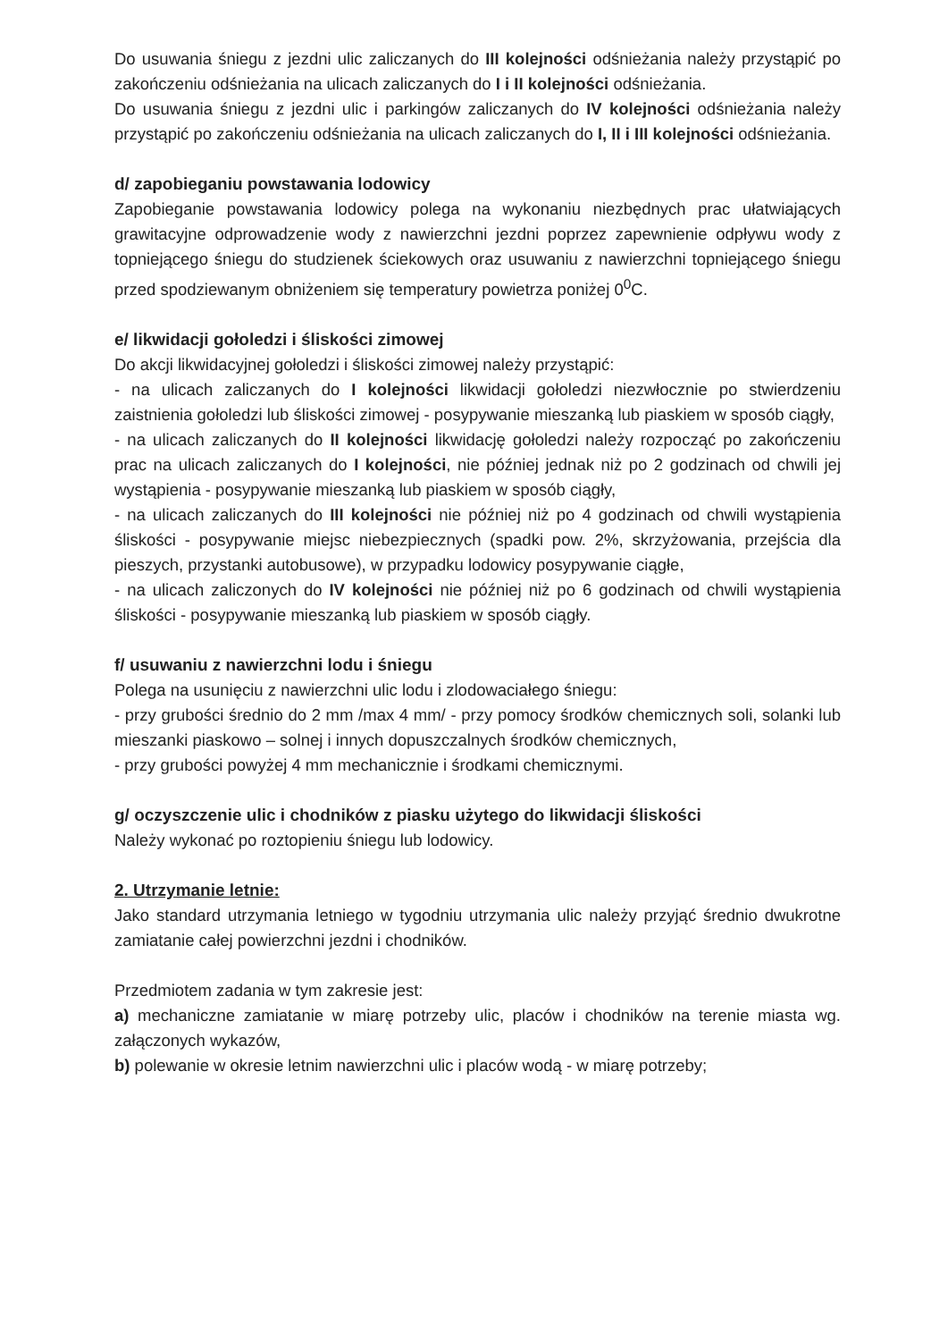Do usuwania śniegu z jezdni ulic zaliczanych do III kolejności odśnieżania należy przystąpić po zakończeniu odśnieżania na ulicach zaliczanych do I i II kolejności odśnieżania.
Do usuwania śniegu z jezdni ulic i parkingów zaliczanych do IV kolejności odśnieżania należy przystąpić po zakończeniu odśnieżania na ulicach zaliczanych do I, II i III kolejności odśnieżania.
d/ zapobieganiu powstawania lodowicy
Zapobieganie powstawania lodowicy polega na wykonaniu niezbędnych prac ułatwiających grawitacyjne odprowadzenie wody z nawierzchni jezdni poprzez zapewnienie odpływu wody z topniejącego śniegu do studzienek ściekowych oraz usuwaniu z nawierzchni topniejącego śniegu przed spodziewanym obniżeniem się temperatury powietrza poniżej 0<sup>0</sup>C.
e/ likwidacji gołoledzi i śliskości zimowej
Do akcji likwidacyjnej gołoledzi i śliskości zimowej należy przystąpić:
- na ulicach zaliczanych do I kolejności likwidacji gołoledzi niezwłocznie po stwierdzeniu zaistnienia gołoledzi lub śliskości zimowej - posypywanie mieszanką lub piaskiem w sposób ciągły,
- na ulicach zaliczanych do II kolejności likwidację gołoledzi należy rozpocząć po zakończeniu prac na ulicach zaliczanych do I kolejności, nie później jednak niż po 2 godzinach od chwili jej wystąpienia - posypywanie mieszanką lub piaskiem w sposób ciągły,
- na ulicach zaliczanych do III kolejności nie później niż po 4 godzinach od chwili wystąpienia śliskości - posypywanie miejsc niebezpiecznych (spadki pow. 2%, skrzyżowania, przejścia dla pieszych, przystanki autobusowe), w przypadku lodowicy posypywanie ciągłe,
- na ulicach zaliczonych do IV kolejności nie później niż po 6 godzinach od chwili wystąpienia śliskości - posypywanie mieszanką lub piaskiem w sposób ciągły.
f/ usuwaniu z nawierzchni lodu i śniegu
Polega na usunięciu z nawierzchni ulic lodu i zlodowaciałego śniegu:
- przy grubości średnio do 2 mm /max 4 mm/ - przy pomocy środków chemicznych soli, solanki lub mieszanki piaskowo – solnej i innych dopuszczalnych środków chemicznych,
- przy grubości powyżej 4 mm mechanicznie i środkami chemicznymi.
g/ oczyszczenie ulic i chodników z piasku użytego do likwidacji śliskości
Należy wykonać po roztopieniu śniegu lub lodowicy.
2. Utrzymanie letnie:
Jako standard utrzymania letniego w tygodniu utrzymania ulic należy przyjąć średnio dwukrotne zamiatanie całej powierzchni jezdni i chodników.
Przedmiotem zadania w tym zakresie jest:
a) mechaniczne zamiatanie w miarę potrzeby ulic, placów i chodników na terenie miasta wg. załączonych wykazów,
b) polewanie w okresie letnim nawierzchni ulic i placów wodą - w miarę potrzeby;